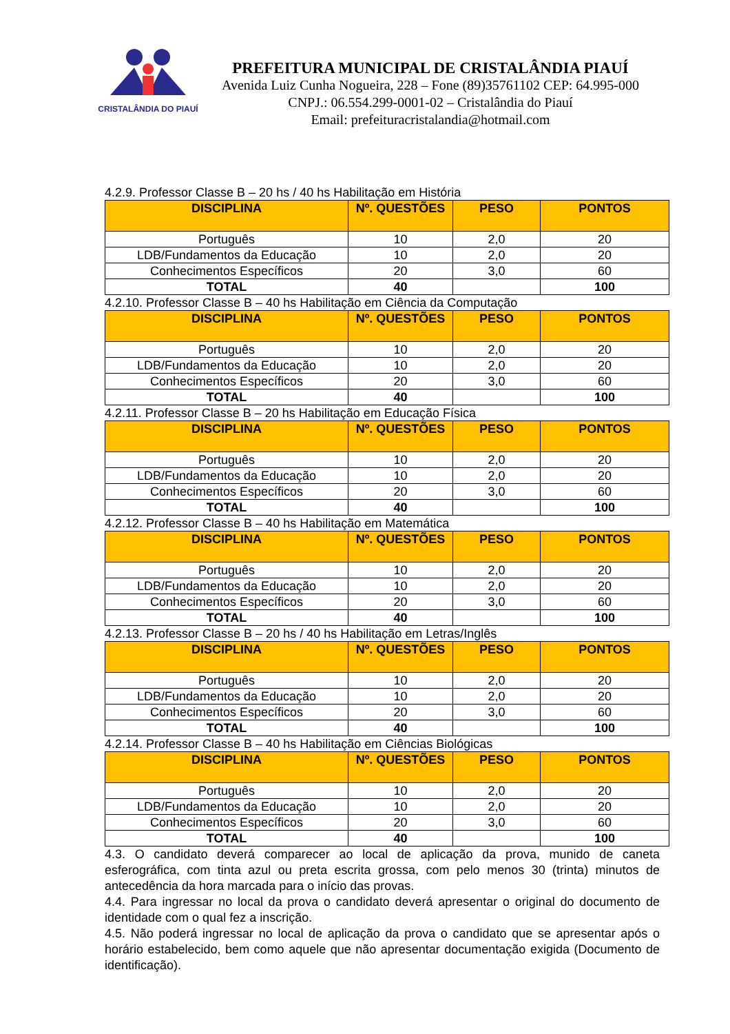CRISTALÂNDIA DO PIAUÍ
PREFEITURA MUNICIPAL DE CRISTALÂNDIA PIAUÍ
Avenida Luiz Cunha Nogueira, 228 – Fone (89)35761102 CEP: 64.995-000
CNPJ.: 06.554.299-0001-02 – Cristalândia do Piauí
Email: prefeituracristalandia@hotmail.com
4.2.9. Professor Classe B – 20 hs / 40 hs Habilitação em História
| DISCIPLINA | Nº. QUESTÕES | PESO | PONTOS |
| --- | --- | --- | --- |
| Português | 10 | 2,0 | 20 |
| LDB/Fundamentos da Educação | 10 | 2,0 | 20 |
| Conhecimentos Específicos | 20 | 3,0 | 60 |
| TOTAL | 40 | | 100 |
4.2.10. Professor Classe B – 40 hs Habilitação em Ciência da Computação
| DISCIPLINA | Nº. QUESTÕES | PESO | PONTOS |
| --- | --- | --- | --- |
| Português | 10 | 2,0 | 20 |
| LDB/Fundamentos da Educação | 10 | 2,0 | 20 |
| Conhecimentos Específicos | 20 | 3,0 | 60 |
| TOTAL | 40 | | 100 |
4.2.11. Professor Classe B – 20 hs Habilitação em Educação Física
| DISCIPLINA | Nº. QUESTÕES | PESO | PONTOS |
| --- | --- | --- | --- |
| Português | 10 | 2,0 | 20 |
| LDB/Fundamentos da Educação | 10 | 2,0 | 20 |
| Conhecimentos Específicos | 20 | 3,0 | 60 |
| TOTAL | 40 | | 100 |
4.2.12. Professor Classe B – 40 hs Habilitação em Matemática
| DISCIPLINA | Nº. QUESTÕES | PESO | PONTOS |
| --- | --- | --- | --- |
| Português | 10 | 2,0 | 20 |
| LDB/Fundamentos da Educação | 10 | 2,0 | 20 |
| Conhecimentos Específicos | 20 | 3,0 | 60 |
| TOTAL | 40 | | 100 |
4.2.13. Professor Classe B – 20 hs / 40 hs Habilitação em Letras/Inglês
| DISCIPLINA | Nº. QUESTÕES | PESO | PONTOS |
| --- | --- | --- | --- |
| Português | 10 | 2,0 | 20 |
| LDB/Fundamentos da Educação | 10 | 2,0 | 20 |
| Conhecimentos Específicos | 20 | 3,0 | 60 |
| TOTAL | 40 | | 100 |
4.2.14. Professor Classe B – 40 hs Habilitação em Ciências Biológicas
| DISCIPLINA | Nº. QUESTÕES | PESO | PONTOS |
| --- | --- | --- | --- |
| Português | 10 | 2,0 | 20 |
| LDB/Fundamentos da Educação | 10 | 2,0 | 20 |
| Conhecimentos Específicos | 20 | 3,0 | 60 |
| TOTAL | 40 | | 100 |
4.3. O candidato deverá comparecer ao local de aplicação da prova, munido de caneta esferográfica, com tinta azul ou preta escrita grossa, com pelo menos 30 (trinta) minutos de antecedência da hora marcada para o início das provas.
4.4. Para ingressar no local da prova o candidato deverá apresentar o original do documento de identidade com o qual fez a inscrição.
4.5. Não poderá ingressar no local de aplicação da prova o candidato que se apresentar após o horário estabelecido, bem como aquele que não apresentar documentação exigida (Documento de identificação).